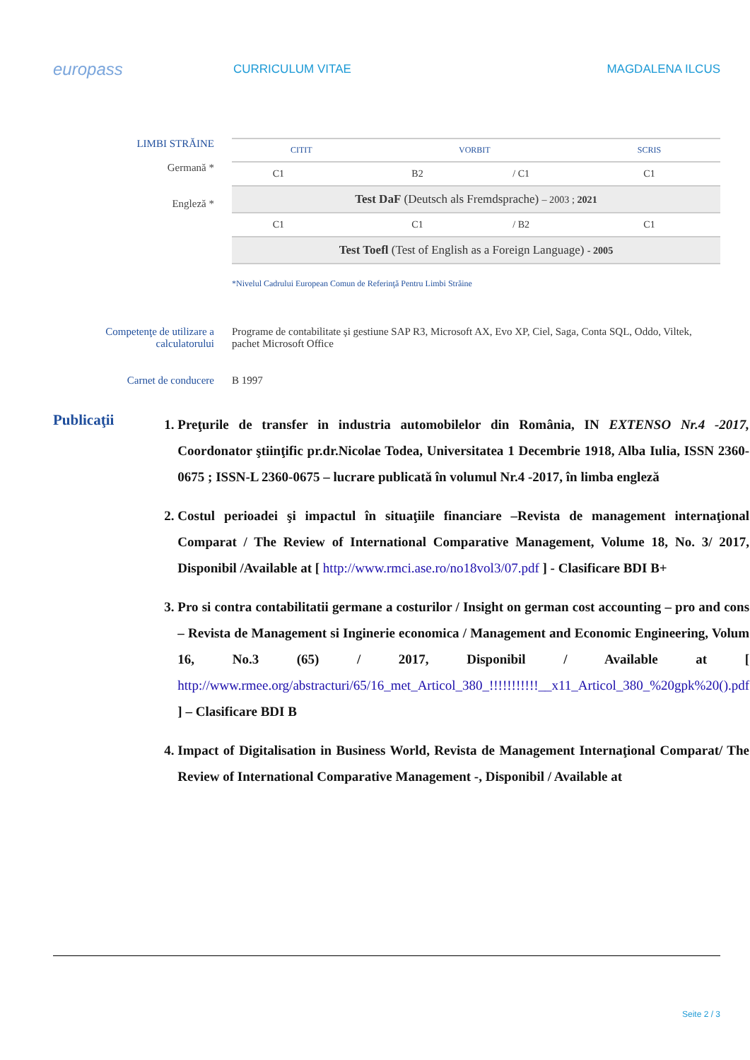europass
CURRICULUM VITAE MAGDALENA ILCUS
LIMBI STRĂINE
Germană *
Engleză *
| CITIT | | VORBIT | | SCRIS |
| --- | --- | --- | --- | --- |
| C1 | | B2 | / C1 | C1 |
| Test DaF (Deutsch als Fremdsprache) – 2003 ; 2021 | | | | |
| C1 | | C1 | / B2 | C1 |
| Test Toefl (Test of English as a Foreign Language) - 2005 | | | | |
*Nivelul Cadrului European Comun de Referinţă Pentru Limbi Străine
Competenţe de utilizare a calculatorului
Programe de contabilitate și gestiune SAP R3, Microsoft AX, Evo XP, Ciel, Saga, Conta SQL, Oddo, Viltek, pachet Microsoft Office
Carnet de conducere B 1997
Publicaţii
1. Preţurile de transfer in industria automobilelor din România, IN EXTENSO Nr.4 -2017, Coordonator ştiinţific pr.dr.Nicolae Todea, Universitatea 1 Decembrie 1918, Alba Iulia, ISSN 2360-0675 ; ISSN-L 2360-0675 – lucrare publicată în volumul Nr.4 -2017, în limba engleză
2. Costul perioadei şi impactul în situaţiile financiare –Revista de management internaţional Comparat / The Review of International Comparative Management, Volume 18, No. 3/ 2017, Disponibil /Available at [ http://www.rmci.ase.ro/no18vol3/07.pdf ] - Clasificare BDI B+
3. Pro si contra contabilitatii germane a costurilor / Insight on german cost accounting – pro and cons – Revista de Management si Inginerie economica / Management and Economic Engineering, Volum 16, No.3 (65) / 2017, Disponibil / Available at [ http://www.rmee.org/abstracturi/65/16_met_Articol_380_!!!!!!!!!!!__x11_Articol_380_%20gpk%20().pdf ] – Clasificare BDI B
4. Impact of Digitalisation in Business World, Revista de Management Internaţional Comparat/ The Review of International Comparative Management -, Disponibil / Available at
Seite 2 / 3